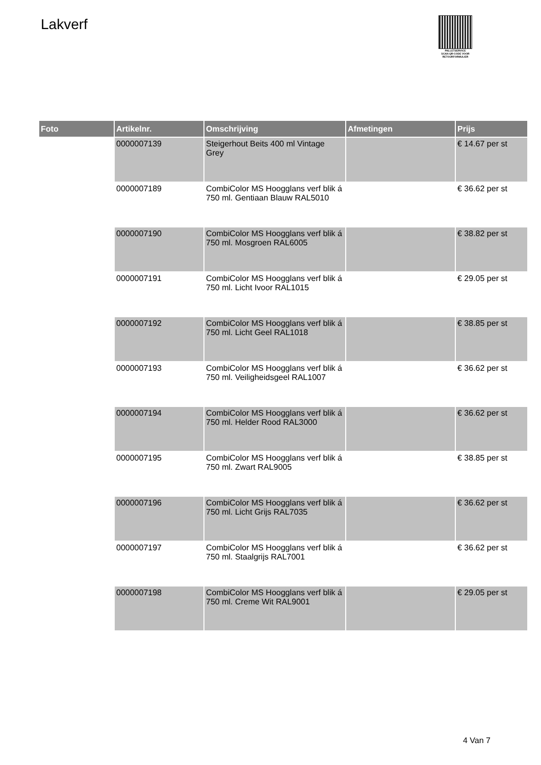Lakverf
PALLETSERVICE
SCAN QR-CODE VOOR RETOURFORMULIER
| Foto | Artikelnr. | Omschrijving | Afmetingen | Prijs |
| --- | --- | --- | --- | --- |
| | 0000007139 | Steigerhout Beits 400 ml Vintage Grey | | € 14.67 per st |
| | 0000007189 | CombiColor MS Hoogglans verf blik á 750 ml. Gentiaan Blauw RAL5010 | | € 36.62 per st |
| | 0000007190 | CombiColor MS Hoogglans verf blik á 750 ml. Mosgroen RAL6005 | | € 38.82 per st |
| | 0000007191 | CombiColor MS Hoogglans verf blik á 750 ml. Licht Ivoor RAL1015 | | € 29.05 per st |
| | 0000007192 | CombiColor MS Hoogglans verf blik á 750 ml. Licht Geel RAL1018 | | € 38.85 per st |
| | 0000007193 | CombiColor MS Hoogglans verf blik á 750 ml. Veiligheidsgeel RAL1007 | | € 36.62 per st |
| | 0000007194 | CombiColor MS Hoogglans verf blik á 750 ml. Helder Rood RAL3000 | | € 36.62 per st |
| | 0000007195 | CombiColor MS Hoogglans verf blik á 750 ml. Zwart RAL9005 | | € 38.85 per st |
| | 0000007196 | CombiColor MS Hoogglans verf blik á 750 ml. Licht Grijs RAL7035 | | € 36.62 per st |
| | 0000007197 | CombiColor MS Hoogglans verf blik á 750 ml. Staalgrijs RAL7001 | | € 36.62 per st |
| | 0000007198 | CombiColor MS Hoogglans verf blik á 750 ml. Creme Wit RAL9001 | | € 29.05 per st |
4 Van 7